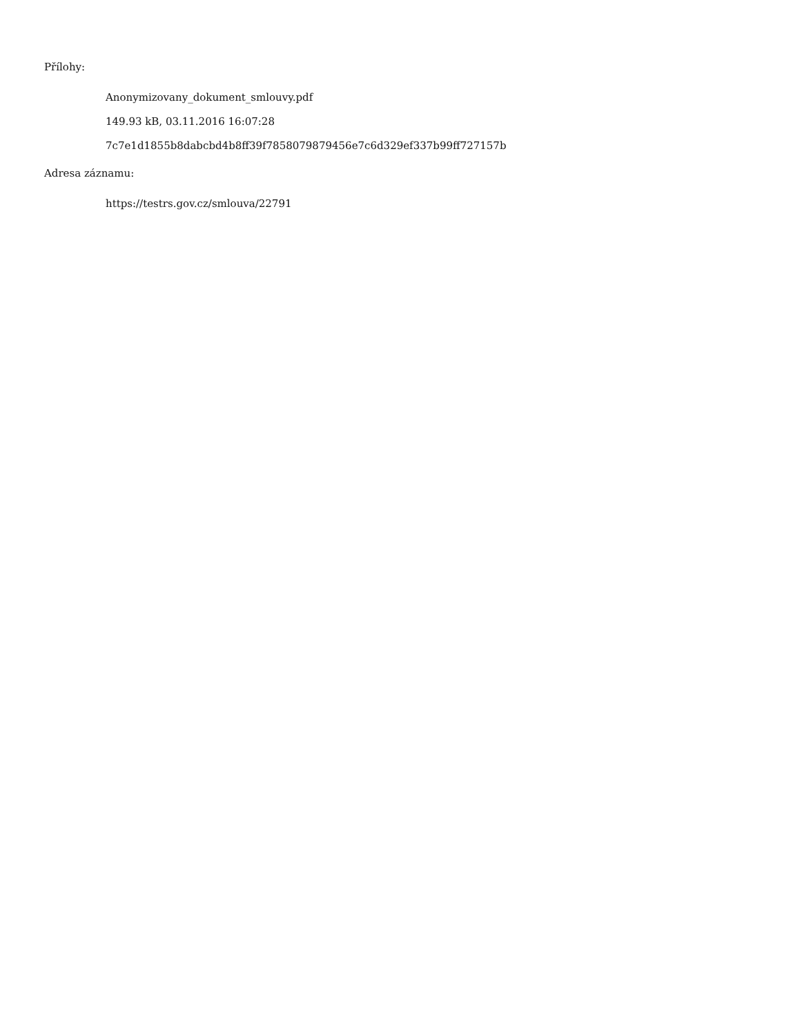Přílohy:
Anonymizovany_dokument_smlouvy.pdf
149.93 kB, 03.11.2016 16:07:28
7c7e1d1855b8dabcbd4b8ff39f7858079879456e7c6d329ef337b99ff727157b
Adresa záznamu:
https://testrs.gov.cz/smlouva/22791